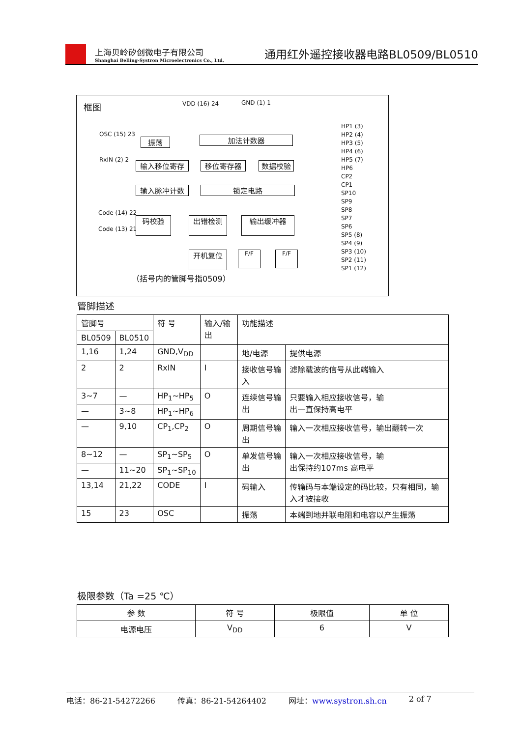上海贝岭矽创微电子有限公司
Shanghai Belling-Systron Microelectronics Co., Ltd.
通用红外遥控接收器电路BL0509/BL0510
框图 VDD (16) 24 GND (1) 1
OSC (15) 23
RxIN (2) 2
Code (14) 22
Code (13) 21
振荡 加法计数器
输入移位寄存 移位寄存器 数据校验
输入脉冲计数 锁定电路
码校验 出错检测 输出缓冲器
开机复位 F/F F/F
（括号内的管脚号指0509）
HP1 (3)
HP2 (4)
HP3 (5)
HP4 (6)
HP5 (7)
HP6
CP2
CP1
SP10
SP9
SP8
SP7
SP6
SP5 (8)
SP4 (9)
SP3 (10)
SP2 (11)
SP1 (12)
管脚描述
| 管脚号 | | 符 号 | 输入/输出 | 功能描述 | |
| --- | --- | --- | --- | --- | --- |
| BL0509 | BL0510 | | | | |
| 1,16 | 1,24 | GND,V<sub>DD</sub> | | 地/电源 | 提供电源 |
| 2 | 2 | RxIN | I | 接收信号输入 | 滤除载波的信号从此端输入 |
| 3~7 | — | HP<sub>1</sub>~HP<sub>5</sub> | O | 连续信号输出 | 只要输入相应接收信号，输 出一直保持高电平 |
| — | 3~8 | HP<sub>1</sub>~HP<sub>6</sub> | | | |
| — | 9,10 | CP<sub>1</sub>,CP<sub>2</sub> | O | 周期信号输出 | 输入一次相应接收信号，输出翻转一次 |
| 8~12 | — | SP<sub>1</sub>~SP<sub>5</sub> | O | 单发信号输出 | 输入一次相应接收信号，输 出保持约107ms 高电平 |
| — | 11~20 | SP<sub>1</sub>~SP<sub>10</sub> | | | |
| 13,14 | 21,22 | CODE | I | 码输入 | 传输码与本端设定的码比较，只有相同，输入才被接收 |
| 15 | 23 | OSC | | 振荡 | 本端到地并联电阻和电容以产生振荡 |
极限参数（Ta =25 ℃）
| 参 数 | 符 号 | 极限值 | 单 位 |
| --- | --- | --- | --- |
| 电源电压 | V<sub>DD</sub> | 6 | V |
电话：86-21-54272266 传真：86-21-54264402 网址：www.systron.sh.cn 2 of 7